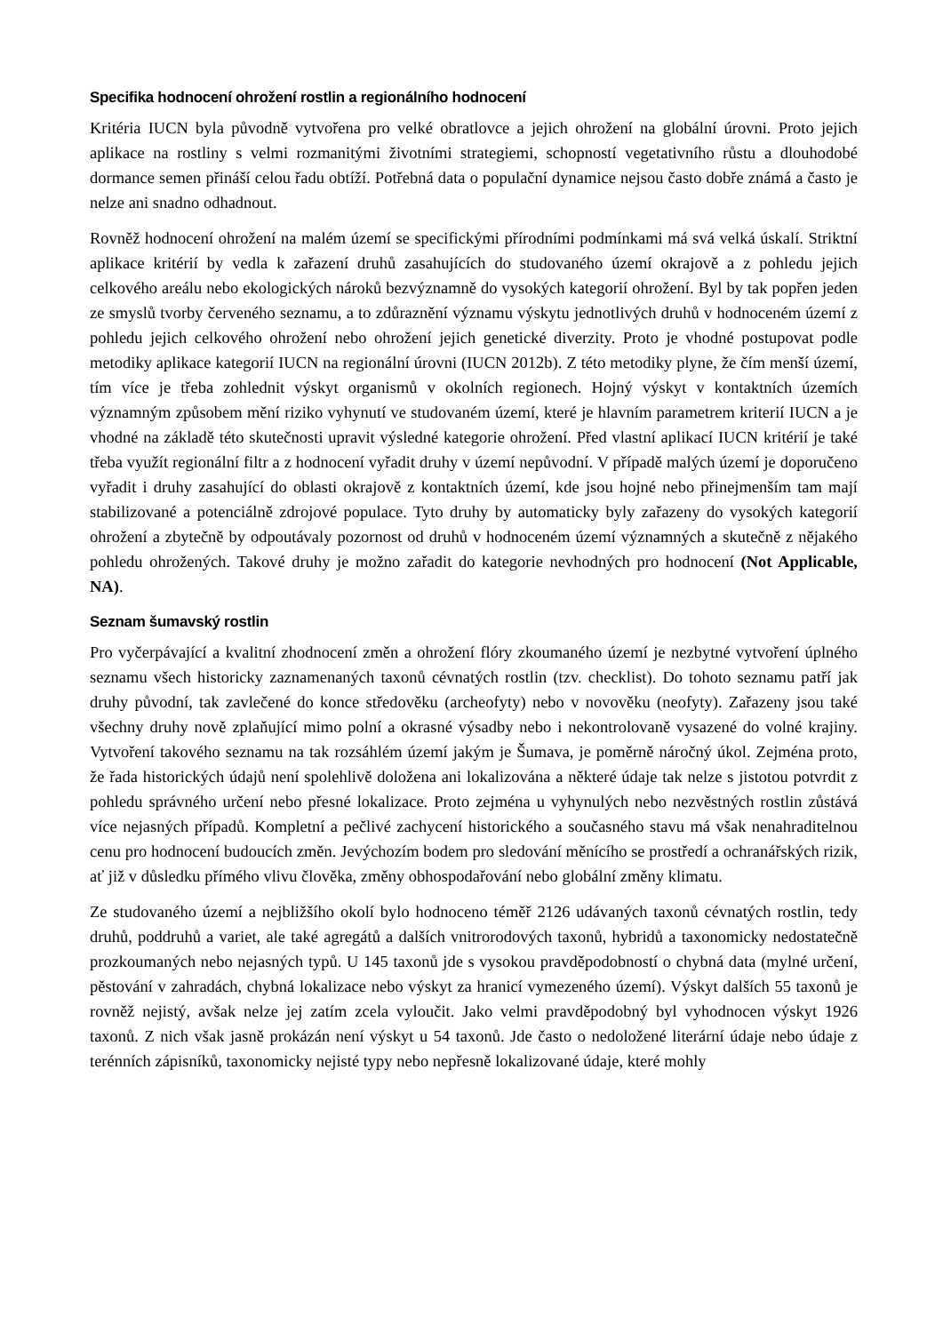Specifika hodnocení ohrožení rostlin a regionálního hodnocení
Kritéria IUCN byla původně vytvořena pro velké obratlovce a jejich ohrožení na globální úrovni. Proto jejich aplikace na rostliny s velmi rozmanitými životními strategiemi, schopností vegetativního růstu a dlouhodobé dormance semen přináší celou řadu obtíží. Potřebná data o populační dynamice nejsou často dobře známá a často je nelze ani snadno odhadnout.
Rovněž hodnocení ohrožení na malém území se specifickými přírodními podmínkami má svá velká úskalí. Striktní aplikace kritérií by vedla k zařazení druhů zasahujících do studovaného území okrajově a z pohledu jejich celkového areálu nebo ekologických nároků bezvýznamně do vysokých kategorií ohrožení. Byl by tak popřen jeden ze smyslů tvorby červeného seznamu, a to zdůraznění významu výskytu jednotlivých druhů v hodnoceném území z pohledu jejich celkového ohrožení nebo ohrožení jejich genetické diverzity. Proto je vhodné postupovat podle metodiky aplikace kategorií IUCN na regionální úrovni (IUCN 2012b). Z této metodiky plyne, že čím menší území, tím více je třeba zohlednit výskyt organismů v okolních regionech. Hojný výskyt v kontaktních územích významným způsobem mění riziko vyhynutí ve studovaném území, které je hlavním parametrem kriterií IUCN a je vhodné na základě této skutečnosti upravit výsledné kategorie ohrožení. Před vlastní aplikací IUCN kritérií je také třeba využít regionální filtr a z hodnocení vyřadit druhy v území nepůvodní. V případě malých území je doporučeno vyřadit i druhy zasahující do oblasti okrajově z kontaktních území, kde jsou hojné nebo přinejmenším tam mají stabilizované a potenciálně zdrojové populace. Tyto druhy by automaticky byly zařazeny do vysokých kategorií ohrožení a zbytečně by odpoutávaly pozornost od druhů v hodnoceném území významných a skutečně z nějakého pohledu ohrožených. Takové druhy je možno zařadit do kategorie nevhodných pro hodnocení (Not Applicable, NA).
Seznam šumavský rostlin
Pro vyčerpávající a kvalitní zhodnocení změn a ohrožení flóry zkoumaného území je nezbytné vytvoření úplného seznamu všech historicky zaznamenaných taxonů cévnatých rostlin (tzv. checklist). Do tohoto seznamu patří jak druhy původní, tak zavlečené do konce středověku (archeofyty) nebo v novověku (neofyty). Zařazeny jsou také všechny druhy nově zplaňující mimo polní a okrasné výsadby nebo i nekontrolovaně vysazené do volné krajiny. Vytvoření takového seznamu na tak rozsáhlém území jakým je Šumava, je poměrně náročný úkol. Zejména proto, že řada historických údajů není spolehlivě doložena ani lokalizována a některé údaje tak nelze s jistotou potvrdit z pohledu správného určení nebo přesné lokalizace. Proto zejména u vyhynulých nebo nezvěstných rostlin zůstává více nejasných případů. Kompletní a pečlivé zachycení historického a současného stavu má však nenahraditelnou cenu pro hodnocení budoucích změn. Jevýchozím bodem pro sledování měnícího se prostředí a ochranářských rizik, ať již v důsledku přímého vlivu člověka, změny obhospodařování nebo globální změny klimatu.
Ze studovaného území a nejbližšího okolí bylo hodnoceno téměř 2126 udávaných taxonů cévnatých rostlin, tedy druhů, poddruhů a variet, ale také agregátů a dalších vnitrorodových taxonů, hybridů a taxonomicky nedostatečně prozkoumaných nebo nejasných typů. U 145 taxonů jde s vysokou pravděpodobností o chybná data (mylné určení, pěstování v zahradách, chybná lokalizace nebo výskyt za hranicí vymezeného území). Výskyt dalších 55 taxonů je rovněž nejistý, avšak nelze jej zatím zcela vyloučit. Jako velmi pravděpodobný byl vyhodnocen výskyt 1926 taxonů. Z nich však jasně prokázán není výskyt u 54 taxonů. Jde často o nedoložené literární údaje nebo údaje z terénních zápisníků, taxonomicky nejisté typy nebo nepřesně lokalizované údaje, které mohly